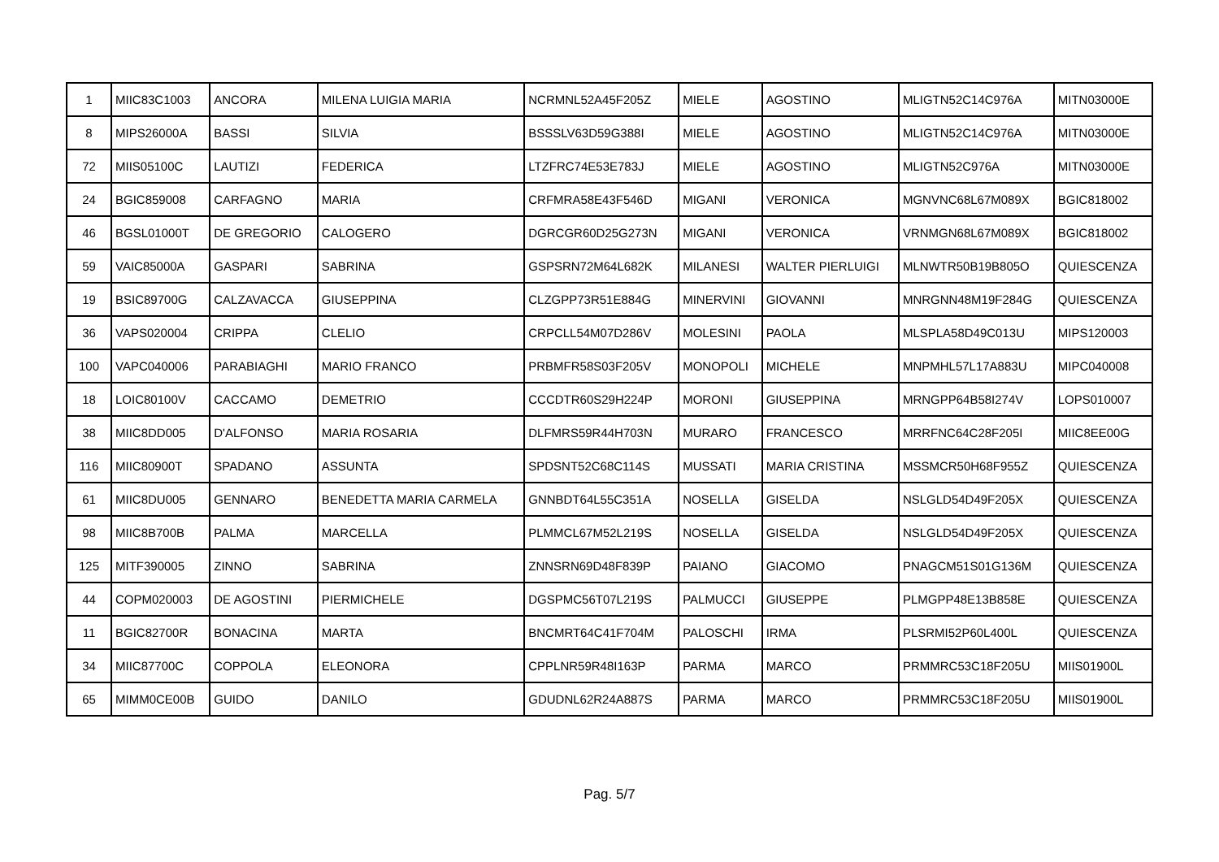| 1 | MIIC83C1003 | ANCORA | MILENA LUIGIA MARIA | NCRMNL52A45F205Z | MIELE | AGOSTINO | MLIGTN52C14C976A | MITN03000E |
| 8 | MIPS26000A | BASSI | SILVIA | BSSSLV63D59G388I | MIELE | AGOSTINO | MLIGTN52C14C976A | MITN03000E |
| 72 | MIIS05100C | LAUTIZI | FEDERICA | LTZFRC74E53E783J | MIELE | AGOSTINO | MLIGTN52C976A | MITN03000E |
| 24 | BGIC859008 | CARFAGNO | MARIA | CRFMRA58E43F546D | MIGANI | VERONICA | MGNVNC68L67M089X | BGIC818002 |
| 46 | BGSL01000T | DE GREGORIO | CALOGERO | DGRCGR60D25G273N | MIGANI | VERONICA | VRNMGN68L67M089X | BGIC818002 |
| 59 | VAIC85000A | GASPARI | SABRINA | GSPSRN72M64L682K | MILANESI | WALTER PIERLUIGI | MLNWTR50B19B805O | QUIESCENZA |
| 19 | BSIC89700G | CALZAVACCA | GIUSEPPINA | CLZGPP73R51E884G | MINERVINI | GIOVANNI | MNRGNN48M19F284G | QUIESCENZA |
| 36 | VAPS020004 | CRIPPA | CLELIO | CRPCLL54M07D286V | MOLESINI | PAOLA | MLSPLA58D49C013U | MIPS120003 |
| 100 | VAPC040006 | PARABIAGHI | MARIO FRANCO | PRBMFR58S03F205V | MONOPOLI | MICHELE | MNPMHL57L17A883U | MIPC040008 |
| 18 | LOIC80100V | CACCAMO | DEMETRIO | CCCDTR60S29H224P | MORONI | GIUSEPPINA | MRNGPP64B58I274V | LOPS010007 |
| 38 | MIIC8DD005 | D'ALFONSO | MARIA ROSARIA | DLFMRS59R44H703N | MURARO | FRANCESCO | MRRFNC64C28F205I | MIIC8EE00G |
| 116 | MIIC80900T | SPADANO | ASSUNTA | SPDSNT52C68C114S | MUSSATI | MARIA CRISTINA | MSSMCR50H68F955Z | QUIESCENZA |
| 61 | MIIC8DU005 | GENNARO | BENEDETTA MARIA CARMELA | GNNBDT64L55C351A | NOSELLA | GISELDA | NSLGLD54D49F205X | QUIESCENZA |
| 98 | MIIC8B700B | PALMA | MARCELLA | PLMMCL67M52L219S | NOSELLA | GISELDA | NSLGLD54D49F205X | QUIESCENZA |
| 125 | MITF390005 | ZINNO | SABRINA | ZNNSRN69D48F839P | PAIANO | GIACOMO | PNAGCM51S01G136M | QUIESCENZA |
| 44 | COPM020003 | DE AGOSTINI | PIERMICHELE | DGSPMC56T07L219S | PALMUCCI | GIUSEPPE | PLMGPP48E13B858E | QUIESCENZA |
| 11 | BGIC82700R | BONACINA | MARTA | BNCMRT64C41F704M | PALOSCHI | IRMA | PLSRMI52P60L400L | QUIESCENZA |
| 34 | MIIC87700C | COPPOLA | ELEONORA | CPPLNR59R48I163P | PARMA | MARCO | PRMMRC53C18F205U | MIIS01900L |
| 65 | MIMM0CE00B | GUIDO | DANILO | GDUDNL62R24A887S | PARMA | MARCO | PRMMRC53C18F205U | MIIS01900L |
Pag. 5/7